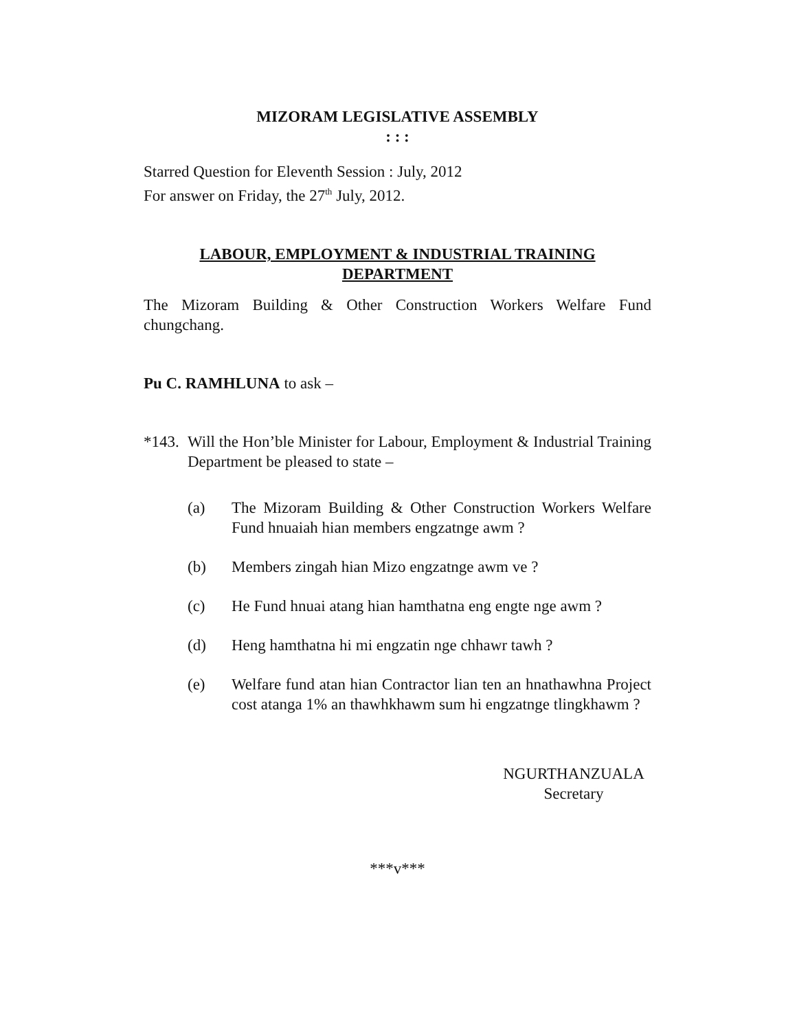MIZORAM LEGISLATIVE ASSEMBLY
: : :
Starred Question for Eleventh Session : July, 2012
For answer on Friday, the 27<sup>th</sup> July, 2012.
LABOUR, EMPLOYMENT & INDUSTRIAL TRAINING
DEPARTMENT
The Mizoram Building & Other Construction Workers Welfare Fund chungchang.
Pu C. RAMHLUNA to ask –
*143. Will the Hon’ble Minister for Labour, Employment & Industrial Training Department be pleased to state –
(a) The Mizoram Building & Other Construction Workers Welfare Fund hnuaiah hian members engzatnge awm ?
(b) Members zingah hian Mizo engzatnge awm ve ?
(c) He Fund hnuai atang hian hamthatna eng engte nge awm ?
(d) Heng hamthatna hi mi engzatin nge chhawr tawh ?
(e) Welfare fund atan hian Contractor lian ten an hnathawhna Project cost atanga 1% an thawhkhawm sum hi engzatnge tlingkhawm ?
NGURTHANZUALA
Secretary
***v***